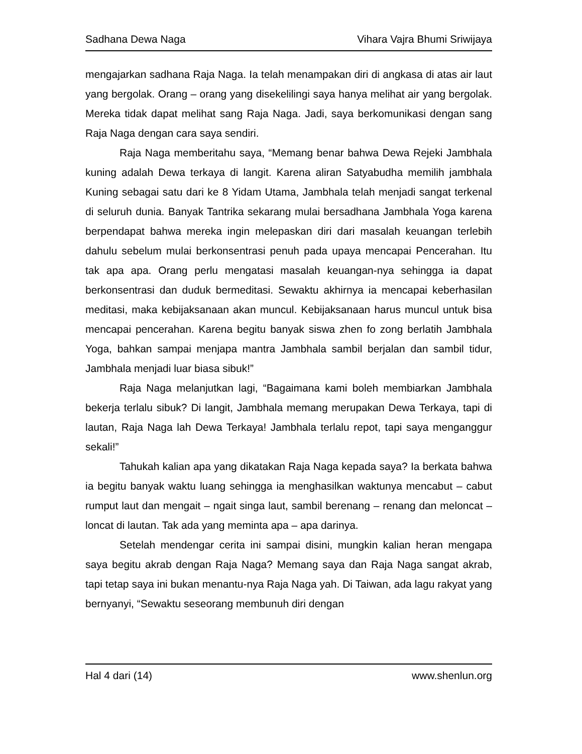Sadhana Dewa Naga Vihara Vajra Bhumi Sriwijaya
mengajarkan sadhana Raja Naga. Ia telah menampakan diri di angkasa di atas air laut yang bergolak. Orang – orang yang disekelilingi saya hanya melihat air yang bergolak. Mereka tidak dapat melihat sang Raja Naga. Jadi, saya berkomunikasi dengan sang Raja Naga dengan cara saya sendiri.
Raja Naga memberitahu saya, “Memang benar bahwa Dewa Rejeki Jambhala kuning adalah Dewa terkaya di langit. Karena aliran Satyabudha memilih jambhala Kuning sebagai satu dari ke 8 Yidam Utama, Jambhala telah menjadi sangat terkenal di seluruh dunia. Banyak Tantrika sekarang mulai bersadhana Jambhala Yoga karena berpendapat bahwa mereka ingin melepaskan diri dari masalah keuangan terlebih dahulu sebelum mulai berkonsentrasi penuh pada upaya mencapai Pencerahan. Itu tak apa apa. Orang perlu mengatasi masalah keuangan-nya sehingga ia dapat berkonsentrasi dan duduk bermeditasi. Sewaktu akhirnya ia mencapai keberhasilan meditasi, maka kebijaksanaan akan muncul. Kebijaksanaan harus muncul untuk bisa mencapai pencerahan. Karena begitu banyak siswa zhen fo zong berlatih Jambhala Yoga, bahkan sampai menjapa mantra Jambhala sambil berjalan dan sambil tidur, Jambhala menjadi luar biasa sibuk!”
Raja Naga melanjutkan lagi, “Bagaimana kami boleh membiarkan Jambhala bekerja terlalu sibuk? Di langit, Jambhala memang merupakan Dewa Terkaya, tapi di lautan, Raja Naga lah Dewa Terkaya! Jambhala terlalu repot, tapi saya menganggur sekali!”
Tahukah kalian apa yang dikatakan Raja Naga kepada saya? Ia berkata bahwa ia begitu banyak waktu luang sehingga ia menghasilkan waktunya mencabut – cabut rumput laut dan mengait – ngait singa laut, sambil berenang – renang dan meloncat – loncat di lautan. Tak ada yang meminta apa – apa darinya.
Setelah mendengar cerita ini sampai disini, mungkin kalian heran mengapa saya begitu akrab dengan Raja Naga? Memang saya dan Raja Naga sangat akrab, tapi tetap saya ini bukan menantu-nya Raja Naga yah. Di Taiwan, ada lagu rakyat yang bernyanyi, “Sewaktu seseorang membunuh diri dengan
Hal 4 dari (14) www.shenlun.org